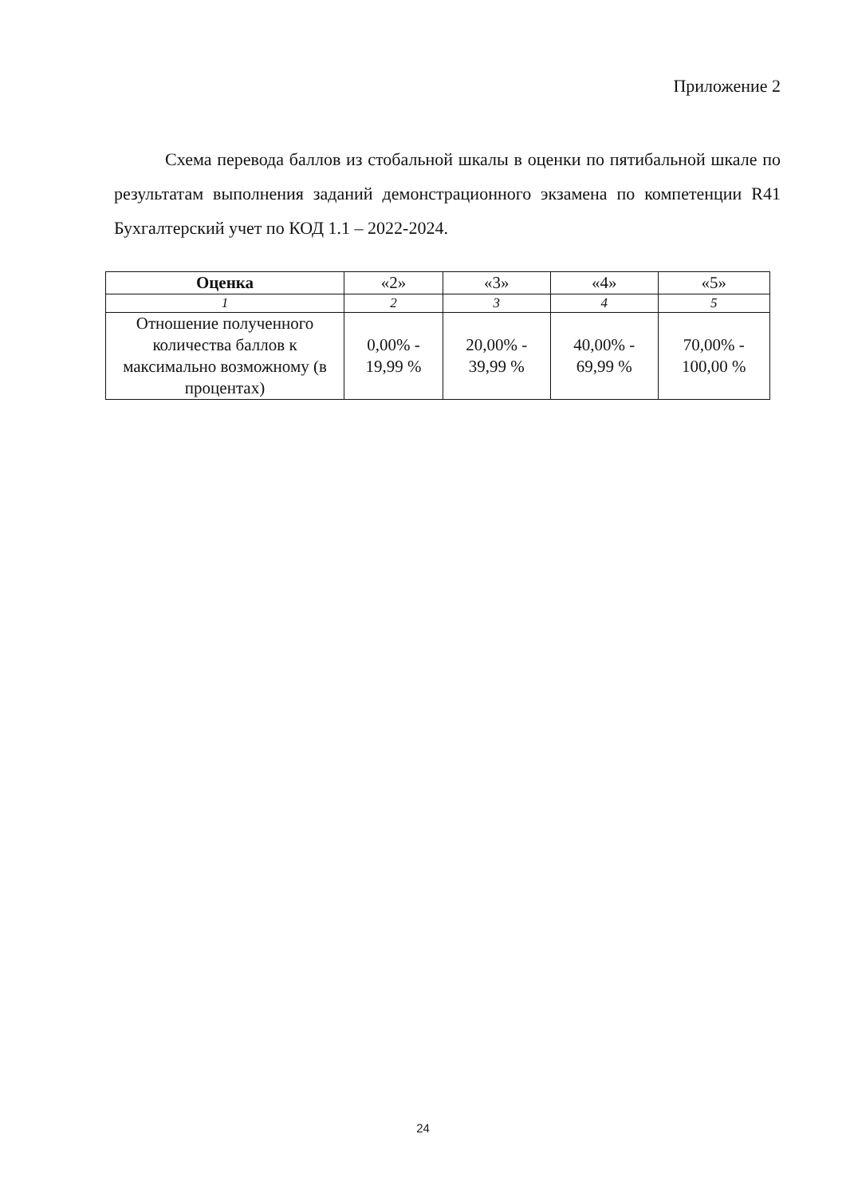Приложение 2
Схема перевода баллов из стобальной шкалы в оценки по пятибальной шкале по результатам выполнения заданий демонстрационного экзамена по компетенции R41 Бухгалтерский учет по КОД 1.1 – 2022-2024.
| Оценка | «2» | «3» | «4» | «5» |
| 1 | 2 | 3 | 4 | 5 |
| Отношение полученного количества баллов к максимально возможному (в процентах) | 0,00% - 19,99 % | 20,00% - 39,99 % | 40,00% - 69,99 % | 70,00% - 100,00 % |
24